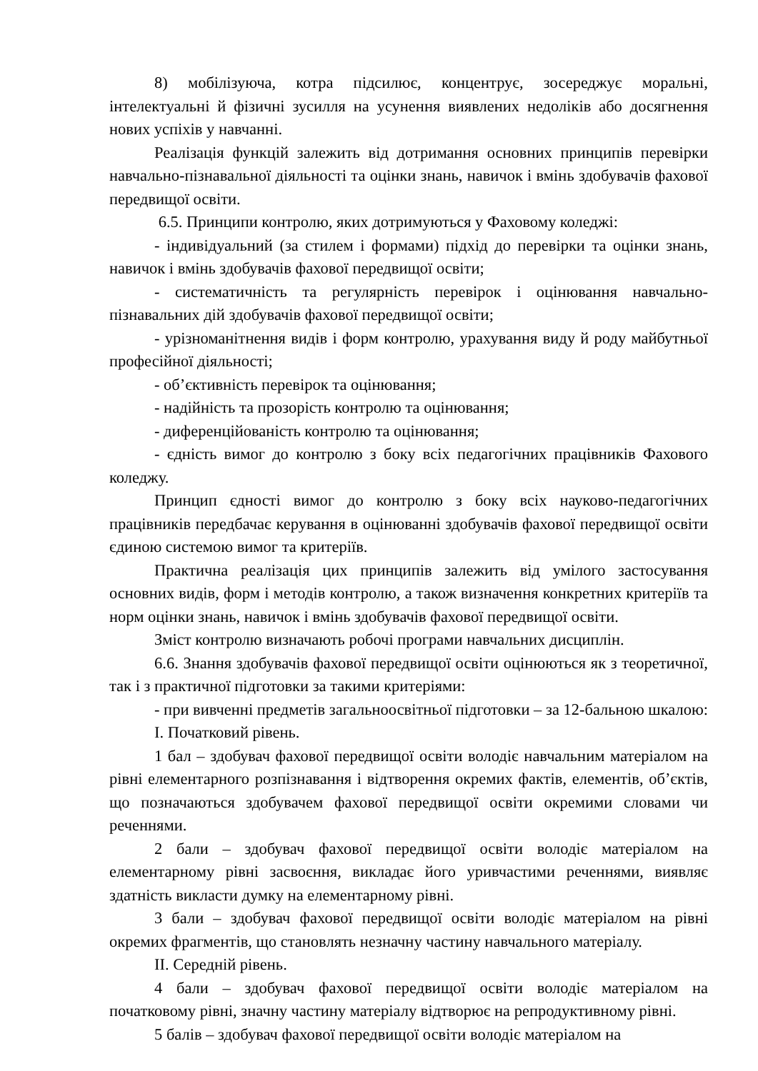8) мобілізуюча, котра підсилює, концентрує, зосереджує моральні, інтелектуальні й фізичні зусилля на усунення виявлених недоліків або досягнення нових успіхів у навчанні.
Реалізація функцій залежить від дотримання основних принципів перевірки навчально-пізнавальної діяльності та оцінки знань, навичок і вмінь здобувачів фахової передвищої освіти.
6.5. Принципи контролю, яких дотримуються у Фаховому коледжі:
- індивідуальний (за стилем і формами) підхід до перевірки та оцінки знань, навичок і вмінь здобувачів фахової передвищої освіти;
- систематичність та регулярність перевірок і оцінювання навчально-пізнавальних дій здобувачів фахової передвищої освіти;
- урізноманітнення видів і форм контролю, урахування виду й роду майбутньої професійної діяльності;
- об’єктивність перевірок та оцінювання;
- надійність та прозорість контролю та оцінювання;
- диференційованість контролю та оцінювання;
- єдність вимог до контролю з боку всіх педагогічних працівників Фахового коледжу.
Принцип єдності вимог до контролю з боку всіх науково-педагогічних працівників передбачає керування в оцінюванні здобувачів фахової передвищої освіти єдиною системою вимог та критеріїв.
Практична реалізація цих принципів залежить від умілого застосування основних видів, форм і методів контролю, а також визначення конкретних критеріїв та норм оцінки знань, навичок і вмінь здобувачів фахової передвищої освіти.
Зміст контролю визначають робочі програми навчальних дисциплін.
6.6. Знання здобувачів фахової передвищої освіти оцінюються як з теоретичної, так і з практичної підготовки за такими критеріями:
- при вивченні предметів загальноосвітньої підготовки – за 12-бальною шкалою:
І. Початковий рівень.
1 бал – здобувач фахової передвищої освіти володіє навчальним матеріалом на рівні елементарного розпізнавання і відтворення окремих фактів, елементів, об’єктів, що позначаються здобувачем фахової передвищої освіти окремими словами чи реченнями.
2 бали – здобувач фахової передвищої освіти володіє матеріалом на елементарному рівні засвоєння, викладає його уривчастими реченнями, виявляє здатність викласти думку на елементарному рівні.
3 бали – здобувач фахової передвищої освіти володіє матеріалом на рівні окремих фрагментів, що становлять незначну частину навчального матеріалу.
ІІ. Середній рівень.
4 бали – здобувач фахової передвищої освіти володіє матеріалом на початковому рівні, значну частину матеріалу відтворює на репродуктивному рівні.
5 балів – здобувач фахової передвищої освіти володіє матеріалом на